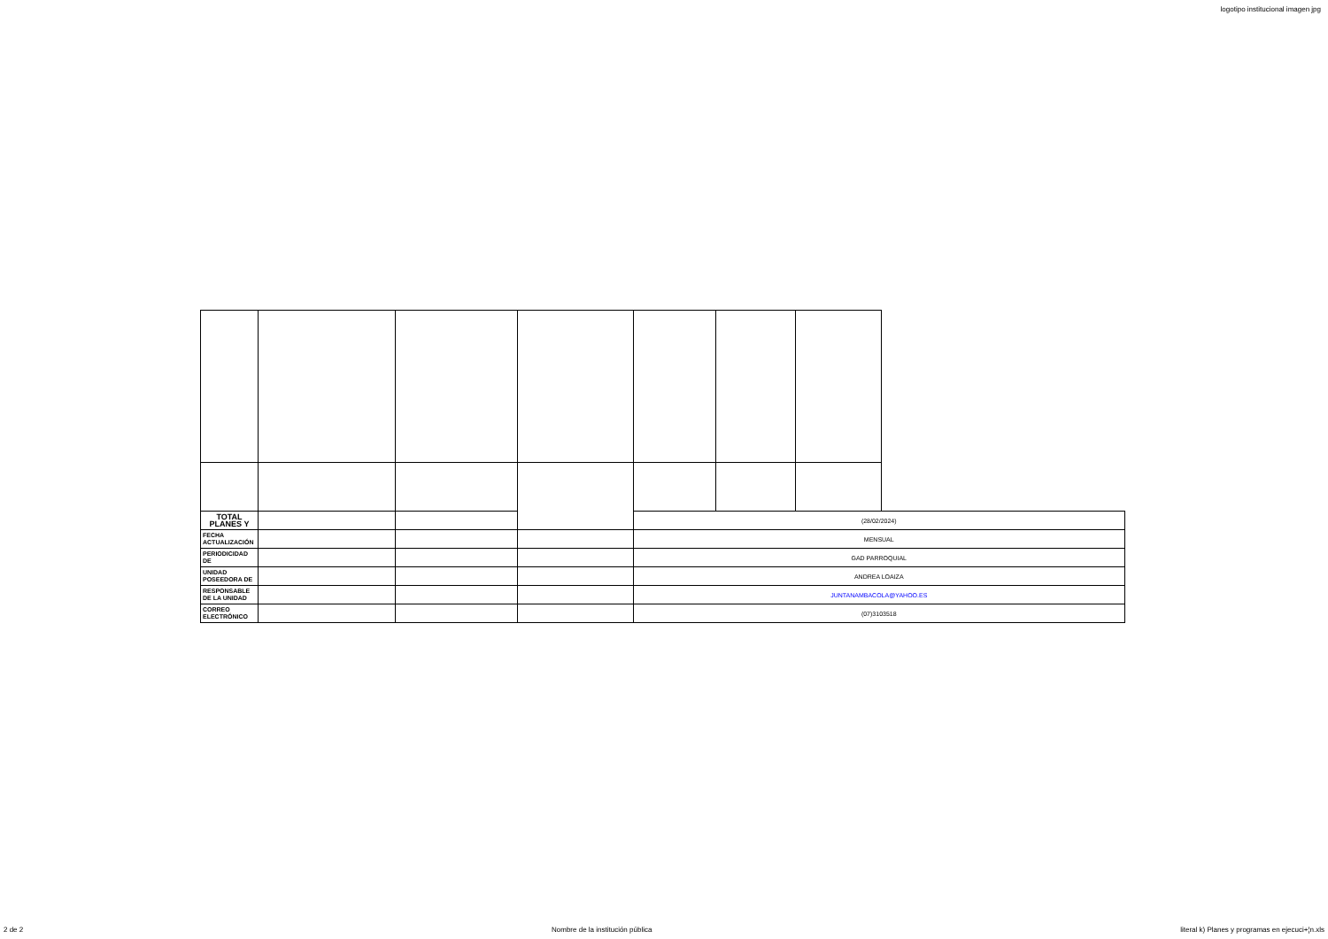logotipo institucional imagen jpg
| TOTAL PLANES Y | | | | (28/02/2024) | | | |
| FECHA ACTUALIZACIÓN | | | | MENSUAL | | | |
| PERIODICIDAD DE | | | | GAD PARROQUIAL | | | |
| UNIDAD POSEEDORA DE | | | | ANDREA LOAIZA | | | |
| RESPONSABLE DE LA UNIDAD | | | | JUNTANAMBACOLA@YAHOO.ES | | | |
| CORREO ELECTRÓNICO | | | | (07)3103518 | | | |
2 de 2 Nombre de la institución pública literal k) Planes y programas en ejecuci+¦n.xls